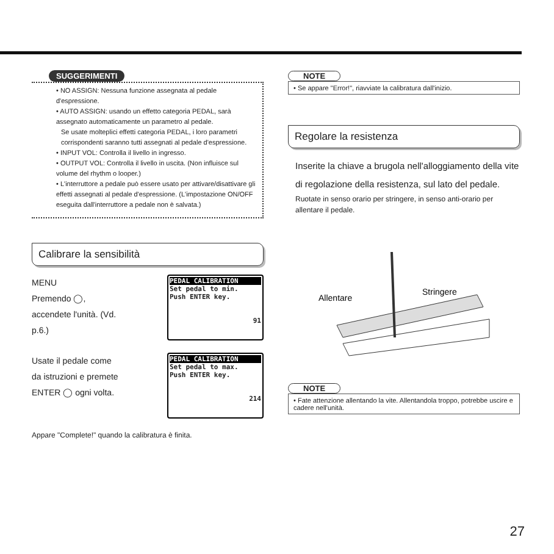SUGGERIMENTI
• NO ASSIGN: Nessuna funzione assegnata al pedale d'espressione.
• AUTO ASSIGN: usando un effetto categoria PEDAL, sarà assegnato automaticamente un parametro al pedale.
Se usate molteplici effetti categoria PEDAL, i loro parametri corrispondenti saranno tutti assegnati al pedale d'espressione.
• INPUT VOL: Controlla il livello in ingresso.
• OUTPUT VOL: Controlla il livello in uscita. (Non influisce sul volume del rhythm o looper.)
• L'interruttore a pedale può essere usato per attivare/disattivare gli effetti assegnati al pedale d'espressione. (L'impostazione ON/OFF eseguita dall'interruttore a pedale non è salvata.)
Calibrare la sensibilità
MENU
Premendo ◯,
accendete l'unità. (Vd.
p.6.)
PEDAL CALIBRATION
Set pedal to min.
Push ENTER key.
91
Usate il pedale come
da istruzioni e premete
ENTER ◯ ogni volta.
PEDAL CALIBRATION
Set pedal to max.
Push ENTER key.
214
Appare "Complete!" quando la calibratura è finita.
NOTE
• Se appare "Error!", riavviate la calibratura dall'inizio.
Regolare la resistenza
Inserite la chiave a brugola nell'alloggiamento della vite di regolazione della resistenza, sul lato del pedale.
Ruotate in senso orario per stringere, in senso anti-orario per allentare il pedale.
Allentare
Stringere
NOTE
• Fate attenzione allentando la vite. Allentandola troppo, potrebbe uscire e cadere nell'unità.
27